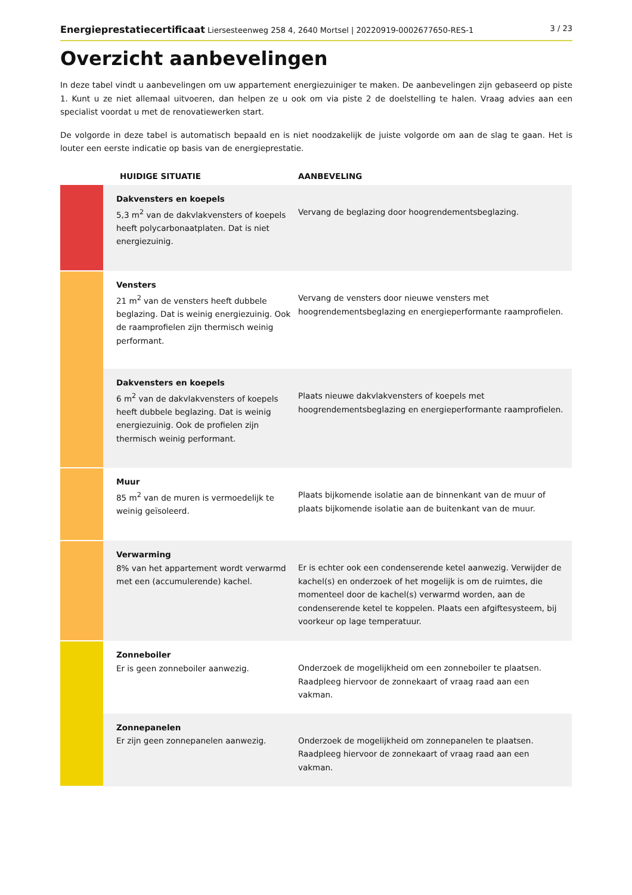Energieprestatiecertificaat Liersesteenweg 258 4, 2640 Mortsel | 20220919-0002677650-RES-1 3 / 23
Overzicht aanbevelingen
In deze tabel vindt u aanbevelingen om uw appartement energiezuiniger te maken. De aanbevelingen zijn gebaseerd op piste 1. Kunt u ze niet allemaal uitvoeren, dan helpen ze u ook om via piste 2 de doelstelling te halen. Vraag advies aan een specialist voordat u met de renovatiewerken start.
De volgorde in deze tabel is automatisch bepaald en is niet noodzakelijk de juiste volgorde om aan de slag te gaan. Het is louter een eerste indicatie op basis van de energieprestatie.
| | HUIDIGE SITUATIE | AANBEVELING |
| --- | --- | --- |
| | Dakvensters en koepels 5,3 m<sup>2</sup> van de dakvlakvensters of koepels heeft polycarbonaatplaten. Dat is niet energiezuinig. | Vervang de beglazing door hoogrendementsbeglazing. |
| | Vensters 21 m<sup>2</sup> van de vensters heeft dubbele beglazing. Dat is weinig energiezuinig. Ook de raamprofielen zijn thermisch weinig performant. | Vervang de vensters door nieuwe vensters met hoogrendementsbeglazing en energieperformante raamprofielen. |
| | Dakvensters en koepels 6 m<sup>2</sup> van de dakvlakvensters of koepels heeft dubbele beglazing. Dat is weinig energiezuinig. Ook de profielen zijn thermisch weinig performant. | Plaats nieuwe dakvlakvensters of koepels met hoogrendementsbeglazing en energieperformante raamprofielen. |
| | Muur 85 m<sup>2</sup> van de muren is vermoedelijk te weinig geïsoleerd. | Plaats bijkomende isolatie aan de binnenkant van de muur of plaats bijkomende isolatie aan de buitenkant van de muur. |
| | Verwarming 8% van het appartement wordt verwarmd met een (accumulerende) kachel. | Er is echter ook een condenserende ketel aanwezig. Verwijder de kachel(s) en onderzoek of het mogelijk is om de ruimtes, die momenteel door de kachel(s) verwarmd worden, aan de condenserende ketel te koppelen. Plaats een afgiftesysteem, bij voorkeur op lage temperatuur. |
| | Zonneboiler Er is geen zonneboiler aanwezig. | Onderzoek de mogelijkheid om een zonneboiler te plaatsen. Raadpleeg hiervoor de zonnekaart of vraag raad aan een vakman. |
| | Zonnepanelen Er zijn geen zonnepanelen aanwezig. | Onderzoek de mogelijkheid om zonnepanelen te plaatsen. Raadpleeg hiervoor de zonnekaart of vraag raad aan een vakman. |